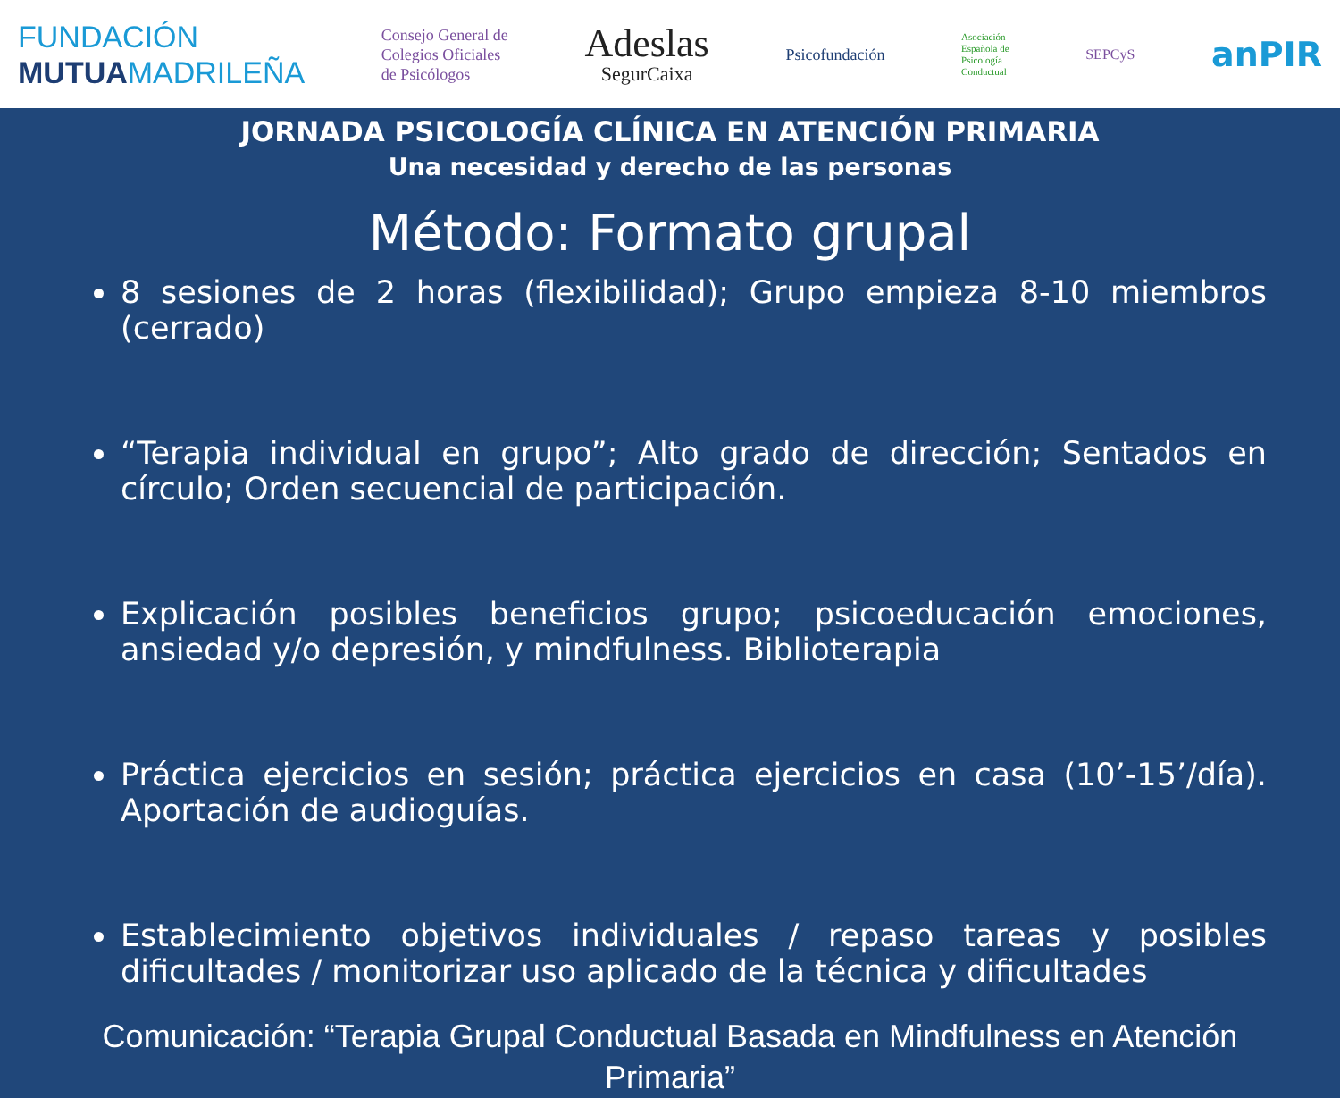FUNDACIÓN
MUTUAMADRILEÑA
Consejo General de
Colegios Oficiales
de Psicólogos
Adeslas
SegurCaixa
Psicofundación
Asociación
Española de
Psicología
Conductual
SEPCyS
anPIR
JORNADA PSICOLOGÍA CLÍNICA EN ATENCIÓN PRIMARIA
Una necesidad y derecho de las personas
Método: Formato grupal
8 sesiones de 2 horas (flexibilidad); Grupo empieza 8-10 miembros (cerrado)
“Terapia individual en grupo”; Alto grado de dirección; Sentados en círculo; Orden secuencial de participación.
Explicación posibles beneficios grupo; psicoeducación emociones, ansiedad y/o depresión, y mindfulness. Biblioterapia
Práctica ejercicios en sesión; práctica ejercicios en casa (10’-15’/día). Aportación de audioguías.
Establecimiento objetivos individuales / repaso tareas y posibles dificultades / monitorizar uso aplicado de la técnica y dificultades
Comunicación: “Terapia Grupal Conductual Basada en Mindfulness en Atención Primaria”